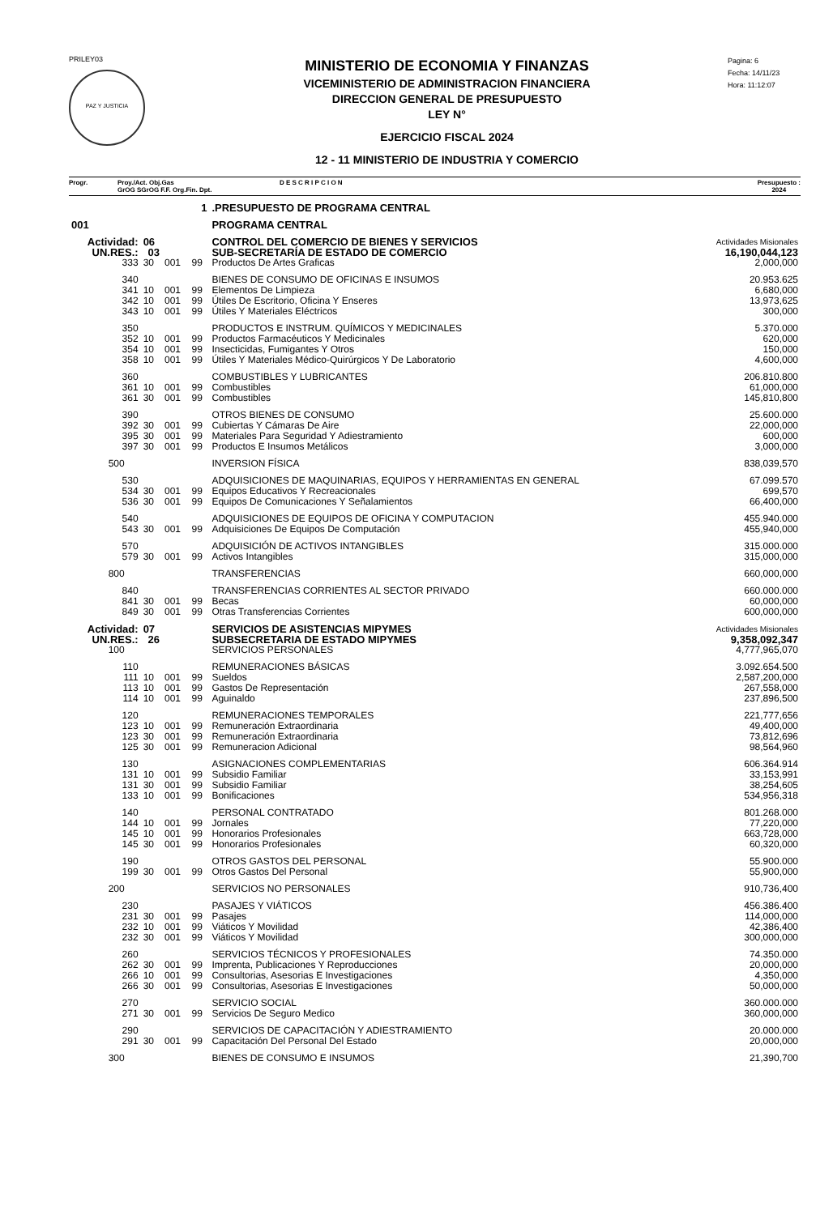PRILEY03
PAZ Y JUSTICIA
MINISTERIO DE ECONOMIA Y FINANZAS
VICEMINISTERIO DE ADMINISTRACION FINANCIERA
DIRECCION GENERAL DE PRESUPUESTO
LEY N°
EJERCICIO FISCAL 2024
12 - 11 MINISTERIO DE INDUSTRIA Y COMERCIO
Pagina: 6
Fecha: 14/11/23
Hora: 11:12:07
Progr. Proy./Act. Obj.Gas
GrOG SGrOG F.F. Org.Fin. Dpt. D E S C R I P C I O N Presupuesto :
2024
| | 1 | | | | .PRESUPUESTO DE PROGRAMA CENTRAL | |
| 001 | | | | | PROGRAMA CENTRAL | |
| Actividad: | | 06 | | | CONTROL DEL COMERCIO DE BIENES Y SERVICIOS | Actividades Misionales |
| UN.RES.: | | 03 | | | SUB-SECRETARÍA DE ESTADO DE COMERCIO | 16,190,044,123 |
| | 333 | 30 | 001 | 99 | Productos De Artes Graficas | 2,000,000 |
| | 340 | | | | BIENES DE CONSUMO DE OFICINAS E INSUMOS | 20.953.625 |
| | 341 | 10 | 001 | 99 | Elementos De Limpieza | 6,680,000 |
| | 342 | 10 | 001 | 99 | Útiles De Escritorio, Oficina Y Enseres | 13,973,625 |
| | 343 | 10 | 001 | 99 | Útiles Y Materiales Eléctricos | 300,000 |
| | 350 | | | | PRODUCTOS E INSTRUM. QUÍMICOS Y MEDICINALES | 5.370.000 |
| | 352 | 10 | 001 | 99 | Productos Farmacéuticos Y Medicinales | 620,000 |
| | 354 | 10 | 001 | 99 | Insecticidas, Fumigantes Y Otros | 150,000 |
| | 358 | 10 | 001 | 99 | Útiles Y Materiales Médico-Quirúrgicos Y De Laboratorio | 4,600,000 |
| | 360 | | | | COMBUSTIBLES Y LUBRICANTES | 206.810.800 |
| | 361 | 10 | 001 | 99 | Combustibles | 61,000,000 |
| | 361 | 30 | 001 | 99 | Combustibles | 145,810,800 |
| | 390 | | | | OTROS BIENES DE CONSUMO | 25.600.000 |
| | 392 | 30 | 001 | 99 | Cubiertas Y Cámaras De Aire | 22,000,000 |
| | 395 | 30 | 001 | 99 | Materiales Para Seguridad Y Adiestramiento | 600,000 |
| | 397 | 30 | 001 | 99 | Productos E Insumos Metálicos | 3,000,000 |
| | 500 | | | | INVERSION FÍSICA | 838,039,570 |
| | 530 | | | | ADQUISICIONES DE MAQUINARIAS, EQUIPOS Y HERRAMIENTAS EN GENERAL | 67.099.570 |
| | 534 | 30 | 001 | 99 | Equipos Educativos Y Recreacionales | 699,570 |
| | 536 | 30 | 001 | 99 | Equipos De Comunicaciones Y Señalamientos | 66,400,000 |
| | 540 | | | | ADQUISICIONES DE EQUIPOS DE OFICINA Y COMPUTACION | 455.940.000 |
| | 543 | 30 | 001 | 99 | Adquisiciones De Equipos De Computación | 455,940,000 |
| | 570 | | | | ADQUISICIÓN DE ACTIVOS INTANGIBLES | 315.000.000 |
| | 579 | 30 | 001 | 99 | Activos Intangibles | 315,000,000 |
| | 800 | | | | TRANSFERENCIAS | 660,000,000 |
| | 840 | | | | TRANSFERENCIAS CORRIENTES AL SECTOR PRIVADO | 660.000.000 |
| | 841 | 30 | 001 | 99 | Becas | 60,000,000 |
| | 849 | 30 | 001 | 99 | Otras Transferencias Corrientes | 600,000,000 |
| Actividad: | | 07 | | | SERVICIOS DE ASISTENCIAS MIPYMES | Actividades Misionales |
| UN.RES.: | | 26 | | | SUBSECRETARIA DE ESTADO MIPYMES | 9,358,092,347 |
| | 100 | | | | SERVICIOS PERSONALES | 4,777,965,070 |
| | 110 | | | | REMUNERACIONES BÁSICAS | 3.092.654.500 |
| | 111 | 10 | 001 | 99 | Sueldos | 2,587,200,000 |
| | 113 | 10 | 001 | 99 | Gastos De Representación | 267,558,000 |
| | 114 | 10 | 001 | 99 | Aguinaldo | 237,896,500 |
| | 120 | | | | REMUNERACIONES TEMPORALES | 221,777,656 |
| | 123 | 10 | 001 | 99 | Remuneración Extraordinaria | 49,400,000 |
| | 123 | 30 | 001 | 99 | Remuneración Extraordinaria | 73,812,696 |
| | 125 | 30 | 001 | 99 | Remuneracion Adicional | 98,564,960 |
| | 130 | | | | ASIGNACIONES COMPLEMENTARIAS | 606.364.914 |
| | 131 | 10 | 001 | 99 | Subsidio Familiar | 33,153,991 |
| | 131 | 30 | 001 | 99 | Subsidio Familiar | 38,254,605 |
| | 133 | 10 | 001 | 99 | Bonificaciones | 534,956,318 |
| | 140 | | | | PERSONAL CONTRATADO | 801.268.000 |
| | 144 | 10 | 001 | 99 | Jornales | 77,220,000 |
| | 145 | 10 | 001 | 99 | Honorarios Profesionales | 663,728,000 |
| | 145 | 30 | 001 | 99 | Honorarios Profesionales | 60,320,000 |
| | 190 | | | | OTROS GASTOS DEL PERSONAL | 55.900.000 |
| | 199 | 30 | 001 | 99 | Otros Gastos Del Personal | 55,900,000 |
| | 200 | | | | SERVICIOS NO PERSONALES | 910,736,400 |
| | 230 | | | | PASAJES Y VIÁTICOS | 456.386.400 |
| | 231 | 30 | 001 | 99 | Pasajes | 114,000,000 |
| | 232 | 10 | 001 | 99 | Viáticos Y Movilidad | 42,386,400 |
| | 232 | 30 | 001 | 99 | Viáticos Y Movilidad | 300,000,000 |
| | 260 | | | | SERVICIOS TÉCNICOS Y PROFESIONALES | 74.350.000 |
| | 262 | 30 | 001 | 99 | Imprenta, Publicaciones Y Reproducciones | 20,000,000 |
| | 266 | 10 | 001 | 99 | Consultorias, Asesorias E Investigaciones | 4,350,000 |
| | 266 | 30 | 001 | 99 | Consultorias, Asesorias E Investigaciones | 50,000,000 |
| | 270 | | | | SERVICIO SOCIAL | 360.000.000 |
| | 271 | 30 | 001 | 99 | Servicios De Seguro Medico | 360,000,000 |
| | 290 | | | | SERVICIOS DE CAPACITACIÓN Y ADIESTRAMIENTO | 20.000.000 |
| | 291 | 30 | 001 | 99 | Capacitación Del Personal Del Estado | 20,000,000 |
| | 300 | | | | BIENES DE CONSUMO E INSUMOS | 21,390,700 |